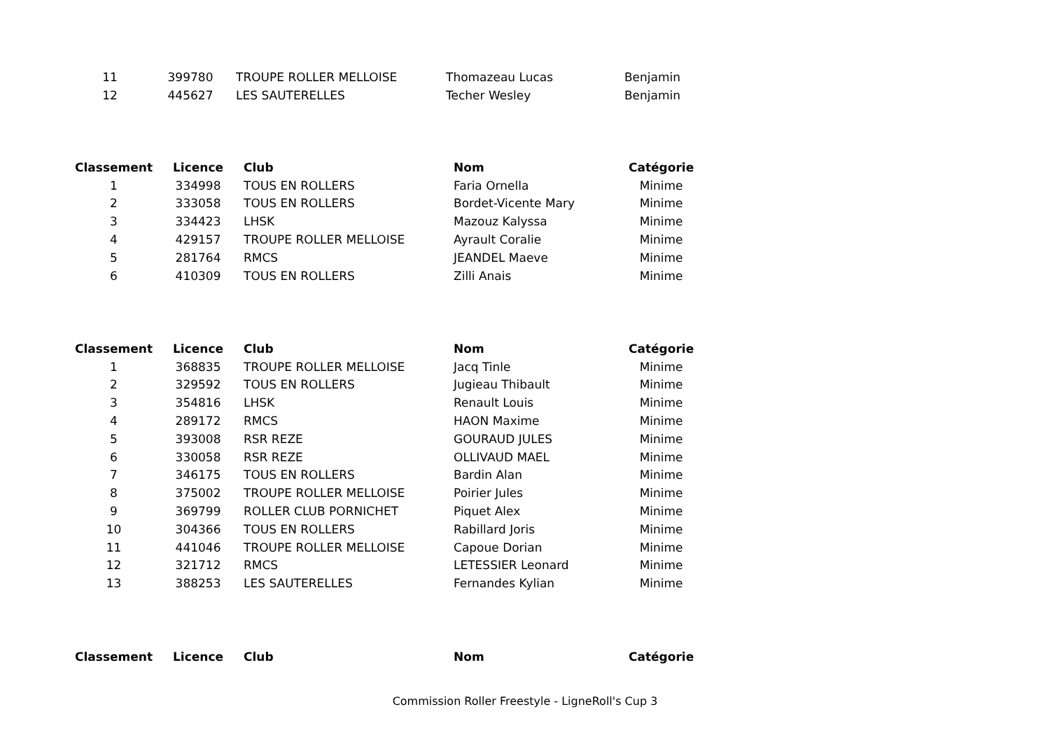| 11 | 399780 | TROUPE ROLLER MELLOISE | Thomazeau Lucas | Benjamin |
| 12 | 445627 | LES SAUTERELLES | Techer Wesley | Benjamin |
| Classement | Licence | Club | Nom | Catégorie |
| --- | --- | --- | --- | --- |
| 1 | 334998 | TOUS EN ROLLERS | Faria Ornella | Minime |
| 2 | 333058 | TOUS EN ROLLERS | Bordet-Vicente Mary | Minime |
| 3 | 334423 | LHSK | Mazouz Kalyssa | Minime |
| 4 | 429157 | TROUPE ROLLER MELLOISE | Ayrault Coralie | Minime |
| 5 | 281764 | RMCS | JEANDEL Maeve | Minime |
| 6 | 410309 | TOUS EN ROLLERS | Zilli Anais | Minime |
| Classement | Licence | Club | Nom | Catégorie |
| --- | --- | --- | --- | --- |
| 1 | 368835 | TROUPE ROLLER MELLOISE | Jacq Tinle | Minime |
| 2 | 329592 | TOUS EN ROLLERS | Jugieau Thibault | Minime |
| 3 | 354816 | LHSK | Renault Louis | Minime |
| 4 | 289172 | RMCS | HAON Maxime | Minime |
| 5 | 393008 | RSR REZE | GOURAUD JULES | Minime |
| 6 | 330058 | RSR REZE | OLLIVAUD MAEL | Minime |
| 7 | 346175 | TOUS EN ROLLERS | Bardin Alan | Minime |
| 8 | 375002 | TROUPE ROLLER MELLOISE | Poirier Jules | Minime |
| 9 | 369799 | ROLLER CLUB PORNICHET | Piquet Alex | Minime |
| 10 | 304366 | TOUS EN ROLLERS | Rabillard Joris | Minime |
| 11 | 441046 | TROUPE ROLLER MELLOISE | Capoue Dorian | Minime |
| 12 | 321712 | RMCS | LETESSIER Leonard | Minime |
| 13 | 388253 | LES SAUTERELLES | Fernandes Kylian | Minime |
| Classement | Licence | Club | Nom | Catégorie |
| --- | --- | --- | --- | --- |
Commission Roller Freestyle - LigneRoll's Cup 3